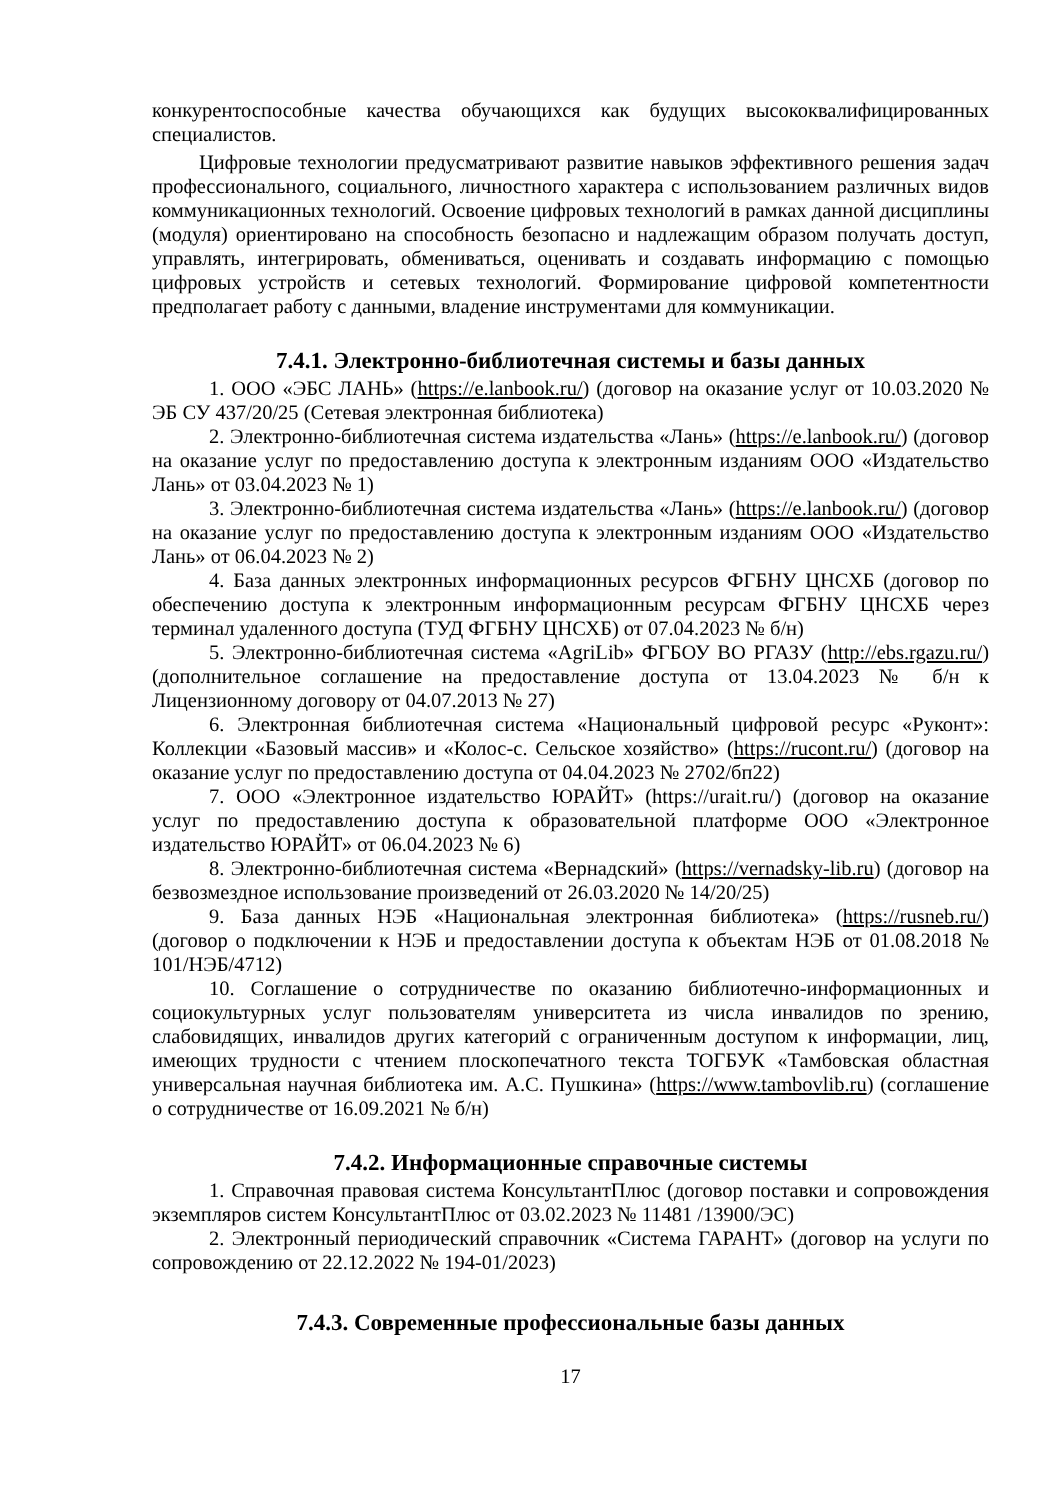конкурентоспособные качества обучающихся как будущих высококвалифицированных специалистов.
Цифровые технологии предусматривают развитие навыков эффективного решения задач профессионального, социального, личностного характера с использованием различных видов коммуникационных технологий. Освоение цифровых технологий в рамках данной дисциплины (модуля) ориентировано на способность безопасно и надлежащим образом получать доступ, управлять, интегрировать, обмениваться, оценивать и создавать информацию с помощью цифровых устройств и сетевых технологий. Формирование цифровой компетентности предполагает работу с данными, владение инструментами для коммуникации.
7.4.1. Электронно-библиотечная системы и базы данных
1. ООО «ЭБС ЛАНЬ» (https://e.lanbook.ru/) (договор на оказание услуг от 10.03.2020 № ЭБ СУ 437/20/25 (Сетевая электронная библиотека)
2. Электронно-библиотечная система издательства «Лань» (https://e.lanbook.ru/) (договор на оказание услуг по предоставлению доступа к электронным изданиям ООО «Издательство Лань» от 03.04.2023 № 1)
3. Электронно-библиотечная система издательства «Лань» (https://e.lanbook.ru/) (договор на оказание услуг по предоставлению доступа к электронным изданиям ООО «Издательство Лань» от 06.04.2023 № 2)
4. База данных электронных информационных ресурсов ФГБНУ ЦНСХБ (договор по обеспечению доступа к электронным информационным ресурсам ФГБНУ ЦНСХБ через терминал удаленного доступа (ТУД ФГБНУ ЦНСХБ) от 07.04.2023 № б/н)
5. Электронно-библиотечная система «AgriLib» ФГБОУ ВО РГАЗУ (http://ebs.rgazu.ru/) (дополнительное соглашение на предоставление доступа от 13.04.2023 № б/н к Лицензионному договору от 04.07.2013 № 27)
6. Электронная библиотечная система «Национальный цифровой ресурс «Руконт»: Коллекции «Базовый массив» и «Колос-с. Сельское хозяйство» (https://rucont.ru/) (договор на оказание услуг по предоставлению доступа от 04.04.2023 № 2702/бп22)
7. ООО «Электронное издательство ЮРАЙТ» (https://urait.ru/) (договор на оказание услуг по предоставлению доступа к образовательной платформе ООО «Электронное издательство ЮРАЙТ» от 06.04.2023 № 6)
8. Электронно-библиотечная система «Вернадский» (https://vernadsky-lib.ru) (договор на безвозмездное использование произведений от 26.03.2020 № 14/20/25)
9. База данных НЭБ «Национальная электронная библиотека» (https://rusneb.ru/) (договор о подключении к НЭБ и предоставлении доступа к объектам НЭБ от 01.08.2018 № 101/НЭБ/4712)
10. Соглашение о сотрудничестве по оказанию библиотечно-информационных и социокультурных услуг пользователям университета из числа инвалидов по зрению, слабовидящих, инвалидов других категорий с ограниченным доступом к информации, лиц, имеющих трудности с чтением плоскопечатного текста ТОГБУК «Тамбовская областная универсальная научная библиотека им. А.С. Пушкина» (https://www.tambovlib.ru) (соглашение о сотрудничестве от 16.09.2021 № б/н)
7.4.2. Информационные справочные системы
1. Справочная правовая система КонсультантПлюс (договор поставки и сопровождения экземпляров систем КонсультантПлюс от 03.02.2023 № 11481 /13900/ЭС)
2. Электронный периодический справочник «Система ГАРАНТ» (договор на услуги по сопровождению от 22.12.2022 № 194-01/2023)
7.4.3. Современные профессиональные базы данных
17